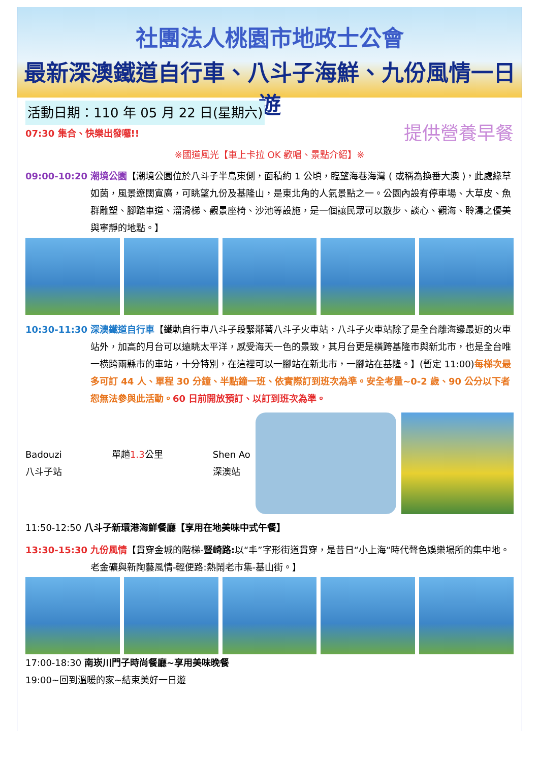社團法人桃園市地政士公會
最新深澳鐵道自行車、八斗子海鮮、九份風情一日遊
活動日期：110 年 05 月 22 日(星期六)
07:30 集合、快樂出發囉!! 提供營養早餐
※國道風光【車上卡拉 OK 歡唱、景點介紹】※
09:00-10:20 潮境公園【潮境公園位於八斗子半島東側，面積約 1 公頃，臨望海巷海灣 ( 或稱為換番大澳 )，此處綠草如茵，風景遼闊寬廣，可眺望九份及基隆山，是東北角的人氣景點之一。公園內設有停車場、大草皮、魚群雕塑、腳踏車道、溜滑梯、觀景座椅、沙池等設施，是一個讓民眾可以散步、談心、觀海、聆濤之優美與寧靜的地點。】
10:30-11:30 深澳鐵道自行車【鐵軌自行車八斗子段緊鄰著八斗子火車站，八斗子火車站除了是全台離海邊最近的火車站外，加高的月台可以遠眺太平洋，感受海天一色的景致，其月台更是橫跨基隆市與新北市，也是全台唯一橫跨兩縣市的車站，十分特別，在這裡可以一腳站在新北市，一腳站在基隆。】(暫定 11:00)每梯次最多可訂 44 人、單程 30 分鐘、半點鐘一班、依實際訂到班次為準。安全考量~0-2 歲、90 公分以下者恕無法參與此活動。60 日前開放預訂、以訂到班次為準。
Badouzi
八斗子站 單趟1.3公里 Shen Ao
深澳站
11:50-12:50 八斗子新環港海鮮餐廳【享用在地美味中式午餐】
13:30-15:30 九份風情【貫穿金城的階梯-豎崎路: 以“丰”字形街道貫穿，是昔日“小上海“時代聲色娛樂場所的集中地。老金礦與新陶藝風情-輕便路:熱鬧老市集-基山街。】
17:00-18:30 南崁川門子時尚餐廳~享用美味晚餐
19:00~回到溫暖的家~結束美好一日遊